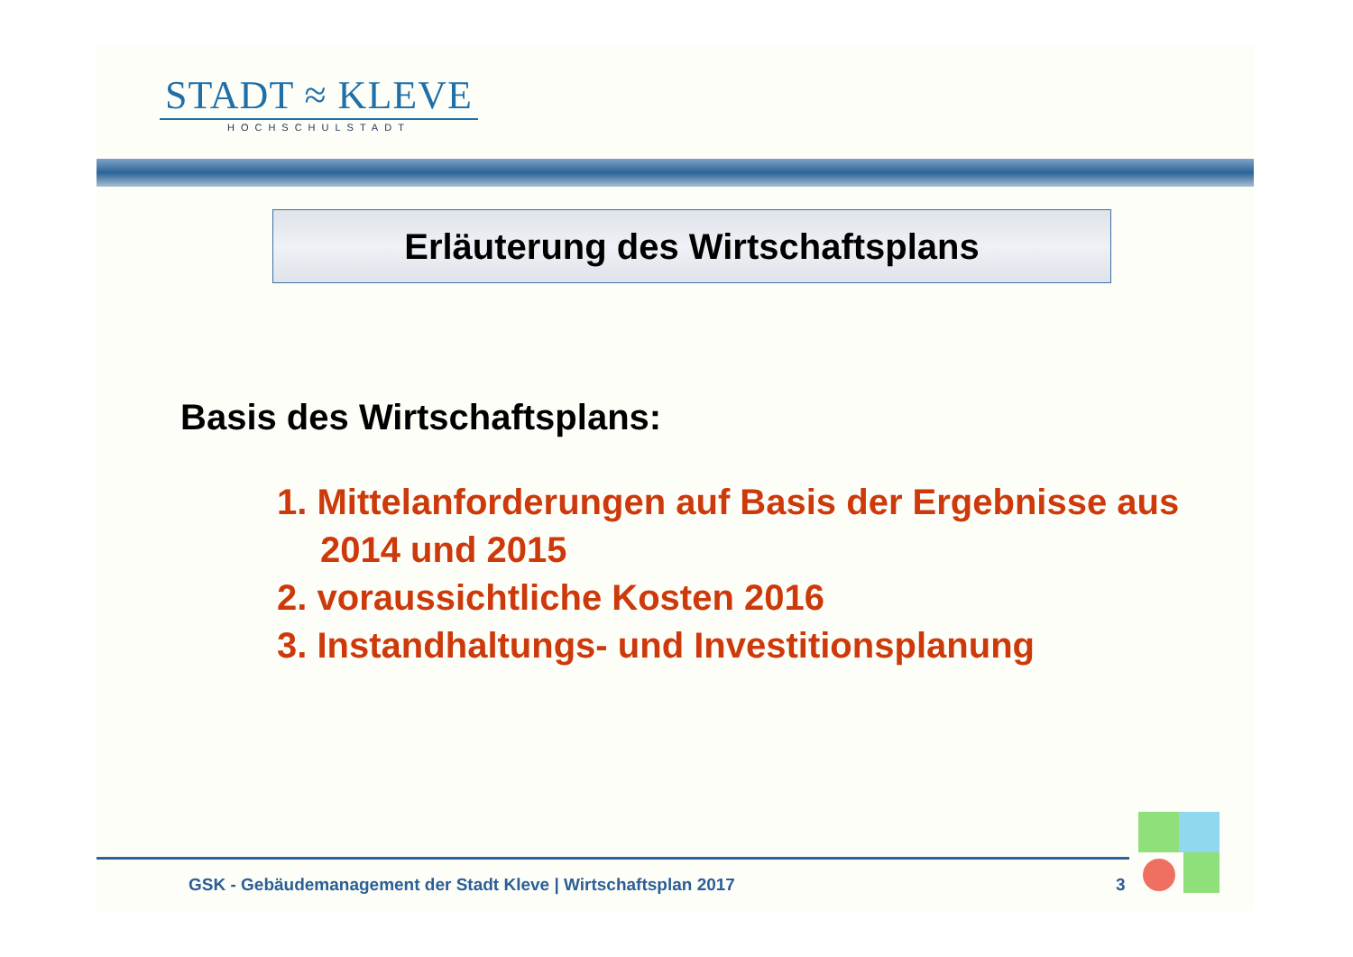STADT ≈ KLEVE
HOCHSCHULSTADT
Erläuterung des Wirtschaftsplans
Basis des Wirtschaftsplans:
1. Mittelanforderungen auf Basis der Ergebnisse aus 2014 und 2015
2. voraussichtliche Kosten 2016
3. Instandhaltungs- und Investitionsplanung
GSK - Gebäudemanagement der Stadt Kleve | Wirtschaftsplan 2017
3